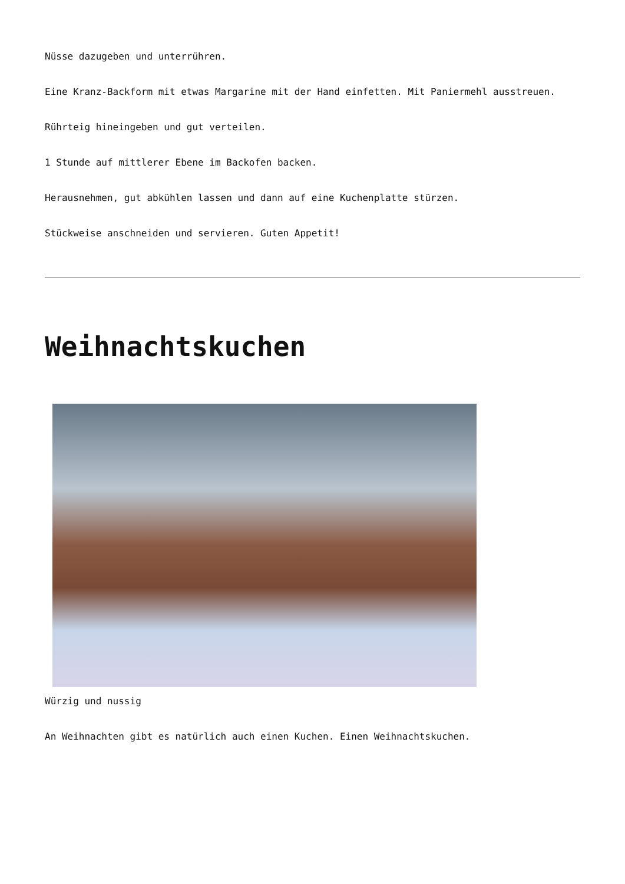Nüsse dazugeben und unterrühren.
Eine Kranz-Backform mit etwas Margarine mit der Hand einfetten. Mit Paniermehl ausstreuen.
Rührteig hineingeben und gut verteilen.
1 Stunde auf mittlerer Ebene im Backofen backen.
Herausnehmen, gut abkühlen lassen und dann auf eine Kuchenplatte stürzen.
Stückweise anschneiden und servieren. Guten Appetit!
Weihnachtskuchen
Würzig und nussig
An Weihnachten gibt es natürlich auch einen Kuchen. Einen Weihnachtskuchen.